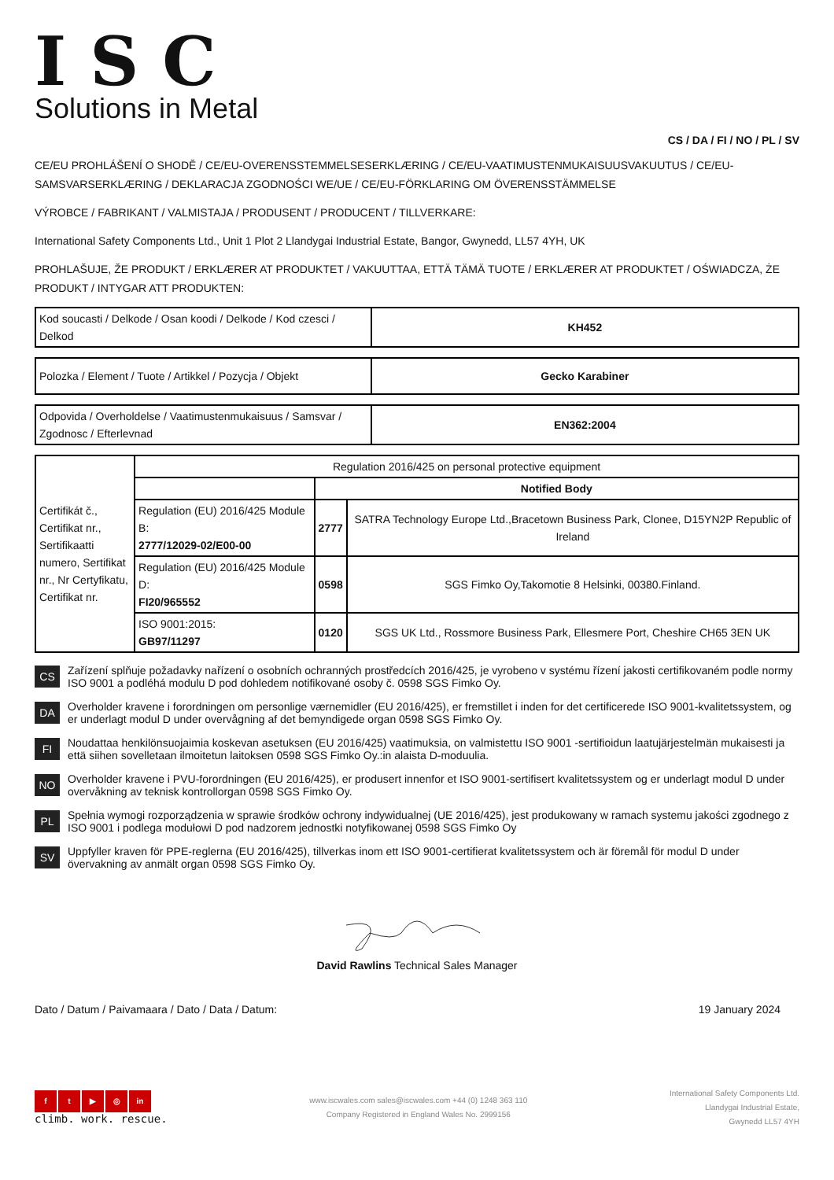ISC
Solutions in Metal
CS / DA / FI / NO / PL / SV
CE/EU PROHLÁŠENÍ O SHODĚ / CE/EU-OVERENSSTEMMELSESERKLÆRING / CE/EU-VAATIMUSTENMUKAISUUSVAKUUTUS / CE/EU-SAMSVARSERKLÆRING / DEKLARACJA ZGODNOŚCI WE/UE / CE/EU-FÖRKLARING OM ÖVERENSSTÄMMELSE
VÝROBCE / FABRIKANT / VALMISTAJA / PRODUSENT / PRODUCENT / TILLVERKARE:
International Safety Components Ltd., Unit 1 Plot 2 Llandygai Industrial Estate, Bangor, Gwynedd, LL57 4YH, UK
PROHLAŠUJE, ŽE PRODUKT / ERKLÆRER AT PRODUKTET / VAKUUTTAA, ETTÄ TÄMÄ TUOTE / ERKLÆRER AT PRODUKTET / OŚWIADCZA, ŻE PRODUKT / INTYGAR ATT PRODUKTEN:
| Kod soucasti / Delkode / Osan koodi / Delkode / Kod czesci / Delkod | KH452 |
| Polozka / Element / Tuote / Artikkel / Pozycja / Objekt | Gecko Karabiner |
| Odpovida / Overholdelse / Vaatimustenmukaisuus / Samsvar / Zgodnosc / Efterlevnad | EN362:2004 |
| Certifikát č., Certifikat nr., Sertifikaatti numero, Sertifikat nr., Nr Certyfikatu, Certifikat nr. | Regulation 2016/425 on personal protective equipment | | |
| | | Notified Body | |
| | Regulation (EU) 2016/425 Module B: 2777/12029-02/E00-00 | 2777 | SATRA Technology Europe Ltd.,Bracetown Business Park, Clonee, D15YN2P Republic of Ireland |
| | Regulation (EU) 2016/425 Module D: FI20/965552 | 0598 | SGS Fimko Oy,Takomotie 8 Helsinki, 00380.Finland. |
| | ISO 9001:2015: GB97/11297 | 0120 | SGS UK Ltd., Rossmore Business Park, Ellesmere Port, Cheshire CH65 3EN UK |
CS
Zařízení splňuje požadavky nařízení o osobních ochranných prostředcích 2016/425, je vyrobeno v systému řízení jakosti certifikovaném podle normy ISO 9001 a podléhá modulu D pod dohledem notifikované osoby č. 0598 SGS Fimko Oy.
DA
Overholder kravene i forordningen om personlige værnemidler (EU 2016/425), er fremstillet i inden for det certificerede ISO 9001-kvalitetssystem, og er underlagt modul D under overvågning af det bemyndigede organ 0598 SGS Fimko Oy.
FI
Noudattaa henkilönsuojaimia koskevan asetuksen (EU 2016/425) vaatimuksia, on valmistettu ISO 9001 -sertifioidun laatujärjestelmän mukaisesti ja että siihen sovelletaan ilmoitetun laitoksen 0598 SGS Fimko Oy.:in alaista D-moduulia.
NO
Overholder kravene i PVU-forordningen (EU 2016/425), er produsert innenfor et ISO 9001-sertifisert kvalitetssystem og er underlagt modul D under overvåkning av teknisk kontrollorgan 0598 SGS Fimko Oy.
PL
Spełnia wymogi rozporządzenia w sprawie środków ochrony indywidualnej (UE 2016/425), jest produkowany w ramach systemu jakości zgodnego z ISO 9001 i podlega modułowi D pod nadzorem jednostki notyfikowanej 0598 SGS Fimko Oy
SV
Uppfyller kraven för PPE-reglerna (EU 2016/425), tillverkas inom ett ISO 9001-certifierat kvalitetssystem och är föremål för modul D under övervakning av anmält organ 0598 SGS Fimko Oy.
David Rawlins Technical Sales Manager
Dato / Datum / Paivamaara / Dato / Data / Datum: 19 January 2024
ft ▶ ◎ in
climb. work. rescue.
www.iscwales.com sales@iscwales.com +44 (0) 1248 363 110
Company Registered in England Wales No. 2999156
International Safety Components Ltd.
Llandygai Industrial Estate,
Gwynedd LL57 4YH